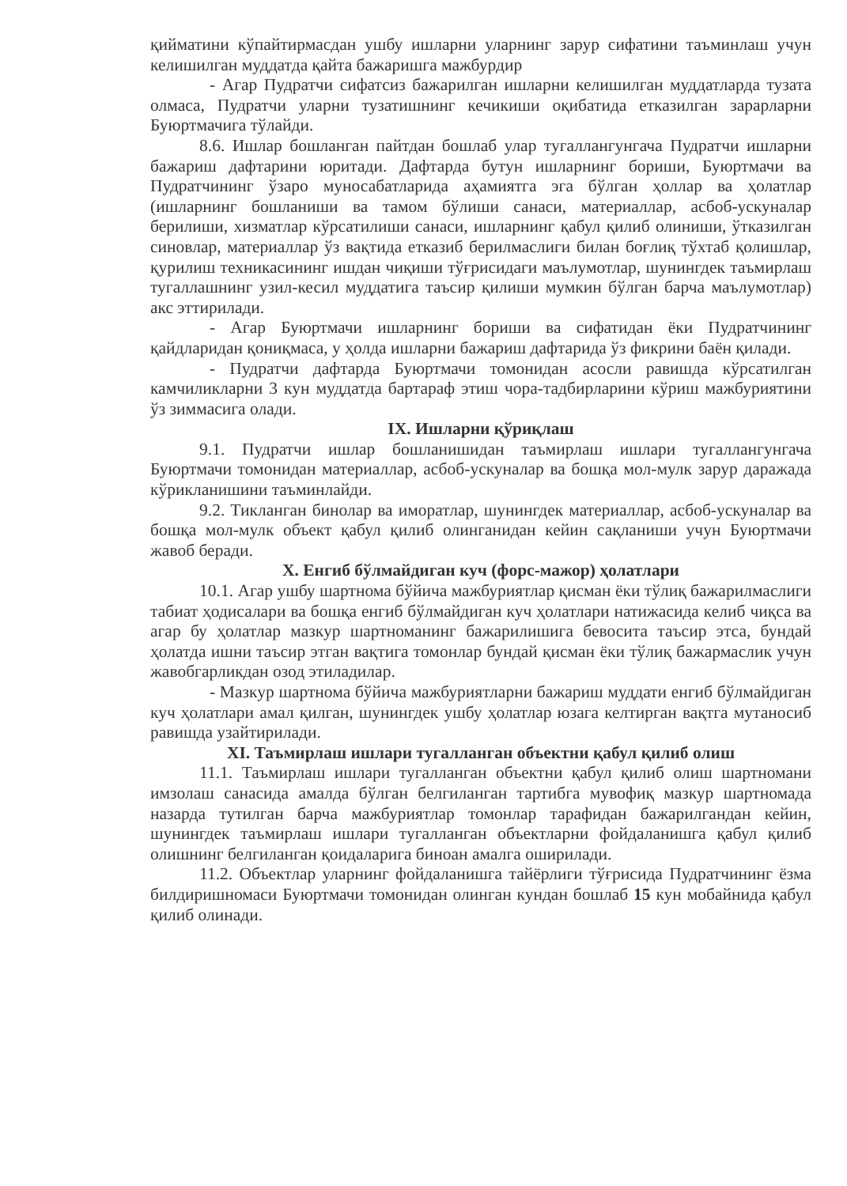қийматини кўпайтирмасдан ушбу ишларни уларнинг зарур сифатини таъминлаш учун келишилган муддатда қайта бажаришга мажбурдир
- Агар Пудратчи сифатсиз бажарилган ишларни келишилган муддатларда тузата олмаса, Пудратчи уларни тузатишнинг кечикиши оқибатида етказилган зарарларни Буюртмачига тўлайди.
8.6. Ишлар бошланган пайтдан бошлаб улар тугаллангунгача Пудратчи ишларни бажариш дафтарини юритади. Дафтарда бутун ишларнинг бориши, Буюртмачи ва Пудратчининг ўзаро муносабатларида аҳамиятга эга бўлган ҳоллар ва ҳолатлар (ишларнинг бошланиши ва тамом бўлиши санаси, материаллар, асбоб-ускуналар берилиши, хизматлар кўрсатилиши санаси, ишларнинг қабул қилиб олиниши, ўтказилган синовлар, материаллар ўз вақтида етказиб берилмаслиги билан боғлиқ тўхтаб қолишлар, қурилиш техникасининг ишдан чиқиши тўғрисидаги маълумотлар, шунингдек таъмирлаш тугаллашнинг узил-кесил муддатига таъсир қилиши мумкин бўлган барча маълумотлар) акс эттирилади.
- Агар Буюртмачи ишларнинг бориши ва сифатидан ёки Пудратчининг қайдларидан қониқмаса, у ҳолда ишларни бажариш дафтарида ўз фикрини баён қилади.
- Пудратчи дафтарда Буюртмачи томонидан асосли равишда кўрсатилган камчиликларни 3 кун муддатда бартараф этиш чора-тадбирларини кўриш мажбуриятини ўз зиммасига олади.
IX. Ишларни қўриқлаш
9.1. Пудратчи ишлар бошланишидан таъмирлаш ишлари тугаллангунгача Буюртмачи томонидан материаллар, асбоб-ускуналар ва бошқа мол-мулк зарур даражада кўрикланишини таъминлайди.
9.2. Тикланган бинолар ва иморатлар, шунингдек материаллар, асбоб-ускуналар ва бошқа мол-мулк объект қабул қилиб олинганидан кейин сақланиши учун Буюртмачи жавоб беради.
X. Енгиб бўлмайдиган куч (форс-мажор) ҳолатлари
10.1. Агар ушбу шартнома бўйича мажбуриятлар қисман ёки тўлиқ бажарилмаслиги табиат ҳодисалари ва бошқа енгиб бўлмайдиган куч ҳолатлари натижасида келиб чиқса ва агар бу ҳолатлар мазкур шартноманинг бажарилишига бевосита таъсир этса, бундай ҳолатда ишни таъсир этган вақтига томонлар бундай қисман ёки тўлиқ бажармаслик учун жавобгарликдан озод этиладилар.
- Мазкур шартнома бўйича мажбуриятларни бажариш муддати енгиб бўлмайдиган куч ҳолатлари амал қилган, шунингдек ушбу ҳолатлар юзага келтирган вақтга мутаносиб равишда узайтирилади.
XI. Таъмирлаш ишлари тугалланган объектни қабул қилиб олиш
11.1. Таъмирлаш ишлари тугалланган объектни қабул қилиб олиш шартномани имзолаш санасида амалда бўлган белгиланган тартибга мувофиқ мазкур шартномада назарда тутилган барча мажбуриятлар томонлар тарафидан бажарилгандан кейин, шунингдек таъмирлаш ишлари тугалланган объектларни фойдаланишга қабул қилиб олишнинг белгиланган қоидаларига биноан амалга оширилади.
11.2. Объектлар уларнинг фойдаланишга тайёрлиги тўғрисида Пудратчининг ёзма билдиришномаси Буюртмачи томонидан олинган кундан бошлаб 15 кун мобайнида қабул қилиб олинади.